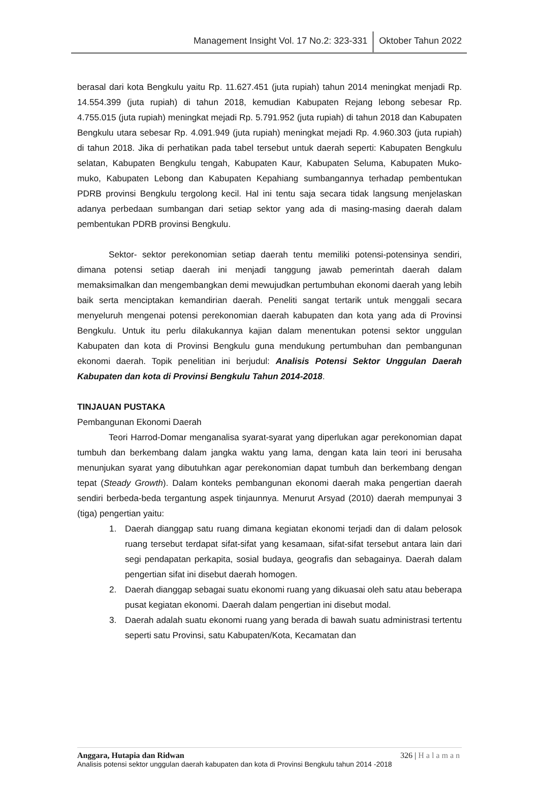Management Insight Vol. 17 No.2: 323-331 Oktober Tahun 2022
berasal dari kota Bengkulu yaitu Rp. 11.627.451 (juta rupiah) tahun 2014 meningkat menjadi Rp. 14.554.399 (juta rupiah) di tahun 2018, kemudian Kabupaten Rejang lebong sebesar Rp. 4.755.015 (juta rupiah) meningkat mejadi Rp. 5.791.952 (juta rupiah) di tahun 2018 dan Kabupaten Bengkulu utara sebesar Rp. 4.091.949 (juta rupiah) meningkat mejadi Rp. 4.960.303 (juta rupiah) di tahun 2018. Jika di perhatikan pada tabel tersebut untuk daerah seperti: Kabupaten Bengkulu selatan, Kabupaten Bengkulu tengah, Kabupaten Kaur, Kabupaten Seluma, Kabupaten Muko-muko, Kabupaten Lebong dan Kabupaten Kepahiang sumbangannya terhadap pembentukan PDRB provinsi Bengkulu tergolong kecil. Hal ini tentu saja secara tidak langsung menjelaskan adanya perbedaan sumbangan dari setiap sektor yang ada di masing-masing daerah dalam pembentukan PDRB provinsi Bengkulu.
Sektor- sektor perekonomian setiap daerah tentu memiliki potensi-potensinya sendiri, dimana potensi setiap daerah ini menjadi tanggung jawab pemerintah daerah dalam memaksimalkan dan mengembangkan demi mewujudkan pertumbuhan ekonomi daerah yang lebih baik serta menciptakan kemandirian daerah. Peneliti sangat tertarik untuk menggali secara menyeluruh mengenai potensi perekonomian daerah kabupaten dan kota yang ada di Provinsi Bengkulu. Untuk itu perlu dilakukannya kajian dalam menentukan potensi sektor unggulan Kabupaten dan kota di Provinsi Bengkulu guna mendukung pertumbuhan dan pembangunan ekonomi daerah. Topik penelitian ini berjudul: Analisis Potensi Sektor Unggulan Daerah Kabupaten dan kota di Provinsi Bengkulu Tahun 2014-2018.
TINJAUAN PUSTAKA
Pembangunan Ekonomi Daerah
Teori Harrod-Domar menganalisa syarat-syarat yang diperlukan agar perekonomian dapat tumbuh dan berkembang dalam jangka waktu yang lama, dengan kata lain teori ini berusaha menunjukan syarat yang dibutuhkan agar perekonomian dapat tumbuh dan berkembang dengan tepat (Steady Growth). Dalam konteks pembangunan ekonomi daerah maka pengertian daerah sendiri berbeda-beda tergantung aspek tinjaunnya. Menurut Arsyad (2010) daerah mempunyai 3 (tiga) pengertian yaitu:
1. Daerah dianggap satu ruang dimana kegiatan ekonomi terjadi dan di dalam pelosok ruang tersebut terdapat sifat-sifat yang kesamaan, sifat-sifat tersebut antara lain dari segi pendapatan perkapita, sosial budaya, geografis dan sebagainya. Daerah dalam pengertian sifat ini disebut daerah homogen.
2. Daerah dianggap sebagai suatu ekonomi ruang yang dikuasai oleh satu atau beberapa pusat kegiatan ekonomi. Daerah dalam pengertian ini disebut modal.
3. Daerah adalah suatu ekonomi ruang yang berada di bawah suatu administrasi tertentu seperti satu Provinsi, satu Kabupaten/Kota, Kecamatan dan
Anggara, Hutapia dan Ridwan 326 | Halaman
Analisis potensi sektor unggulan daerah kabupaten dan kota di Provinsi Bengkulu tahun 2014 -2018